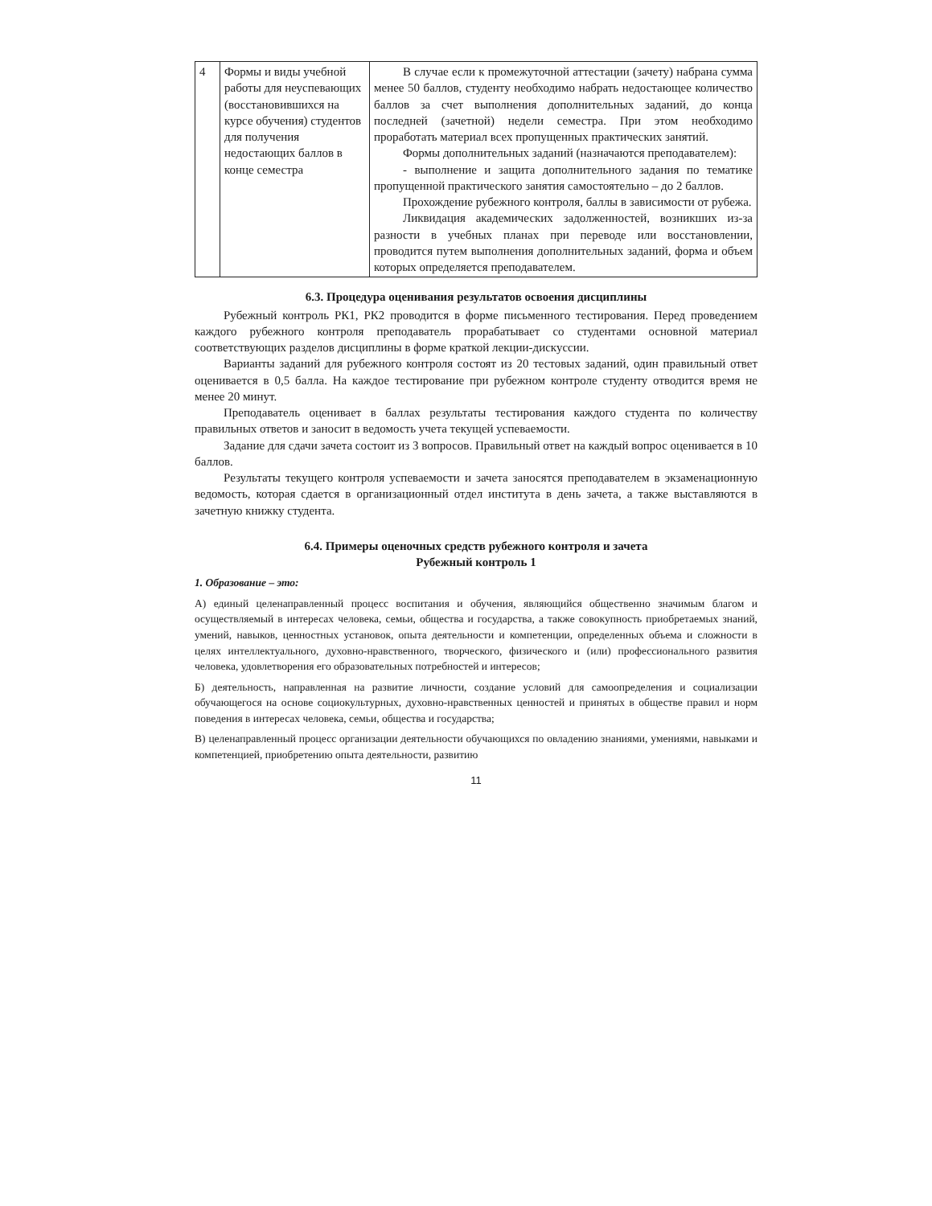| 4 | Формы и виды учебной работы для неуспевающих (восстановившихся на курсе обучения) студентов для получения недостающих баллов в конце семестра | В случае если к промежуточной аттестации (зачету) набрана сумма менее 50 баллов, студенту необходимо набрать недостающее количество баллов за счет выполнения дополнительных заданий, до конца последней (зачетной) недели семестра. При этом необходимо проработать материал всех пропущенных практических занятий. Формы дополнительных заданий (назначаются преподавателем): - выполнение и защита дополнительного задания по тематике пропущенной практического занятия самостоятельно – до 2 баллов. Прохождение рубежного контроля, баллы в зависимости от рубежа. Ликвидация академических задолженностей, возникших из-за разности в учебных планах при переводе или восстановлении, проводится путем выполнения дополнительных заданий, форма и объем которых определяется преподавателем. |
6.3. Процедура оценивания результатов освоения дисциплины
Рубежный контроль РК1, РК2 проводится в форме письменного тестирования. Перед проведением каждого рубежного контроля преподаватель прорабатывает со студентами основной материал соответствующих разделов дисциплины в форме краткой лекции-дискуссии.
Варианты заданий для рубежного контроля состоят из 20 тестовых заданий, один правильный ответ оценивается в 0,5 балла. На каждое тестирование при рубежном контроле студенту отводится время не менее 20 минут.
Преподаватель оценивает в баллах результаты тестирования каждого студента по количеству правильных ответов и заносит в ведомость учета текущей успеваемости.
Задание для сдачи зачета состоит из 3 вопросов. Правильный ответ на каждый вопрос оценивается в 10 баллов.
Результаты текущего контроля успеваемости и зачета заносятся преподавателем в экзаменационную ведомость, которая сдается в организационный отдел института в день зачета, а также выставляются в зачетную книжку студента.
6.4. Примеры оценочных средств рубежного контроля и зачета
Рубежный контроль 1
1. Образование – это:
А) единый целенаправленный процесс воспитания и обучения, являющийся общественно значимым благом и осуществляемый в интересах человека, семьи, общества и государства, а также совокупность приобретаемых знаний, умений, навыков, ценностных установок, опыта деятельности и компетенции, определенных объема и сложности в целях интеллектуального, духовно-нравственного, творческого, физического и (или) профессионального развития человека, удовлетворения его образовательных потребностей и интересов;
Б) деятельность, направленная на развитие личности, создание условий для самоопределения и социализации обучающегося на основе социокультурных, духовно-нравственных ценностей и принятых в обществе правил и норм поведения в интересах человека, семьи, общества и государства;
В) целенаправленный процесс организации деятельности обучающихся по овладению знаниями, умениями, навыками и компетенцией, приобретению опыта деятельности, развитию
11